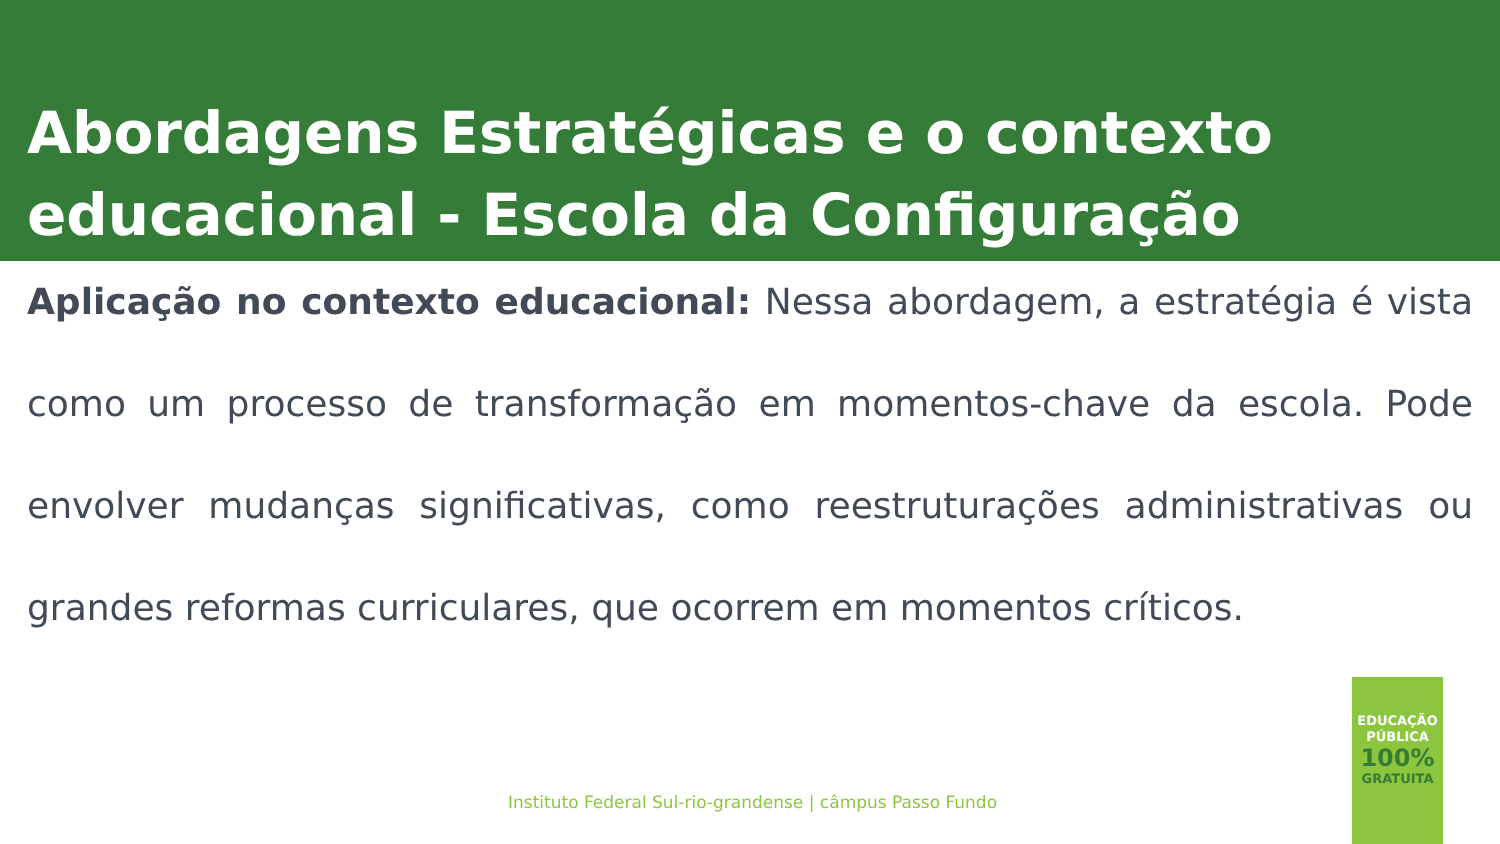Abordagens Estratégicas e o contexto educacional - Escola da Configuração
Aplicação no contexto educacional: Nessa abordagem, a estratégia é vista como um processo de transformação em momentos-chave da escola. Pode envolver mudanças significativas, como reestruturações administrativas ou grandes reformas curriculares, que ocorrem em momentos críticos.
Instituto Federal Sul-rio-grandense | câmpus Passo Fundo
EDUCAÇÃO
PÚBLICA
100%
GRATUITA